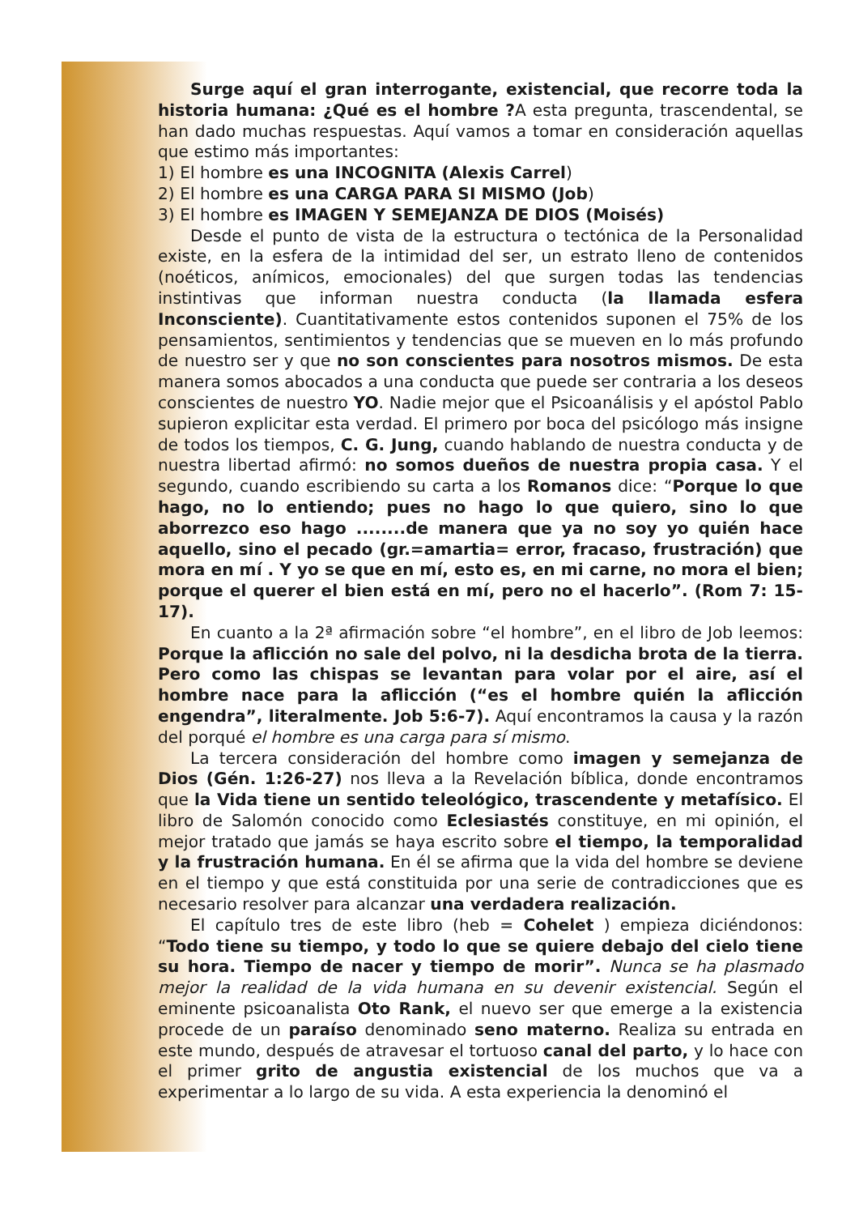Surge aquí el gran interrogante, existencial, que recorre toda la historia humana: ¿Qué es el hombre ?A esta pregunta, trascendental, se han dado muchas respuestas. Aquí vamos a tomar en consideración aquellas que estimo más importantes:
1) El hombre es una INCOGNITA (Alexis Carrel)
2) El hombre es una CARGA PARA SI MISMO (Job)
3) El hombre es IMAGEN Y SEMEJANZA DE DIOS (Moisés)
Desde el punto de vista de la estructura o tectónica de la Personalidad existe, en la esfera de la intimidad del ser, un estrato lleno de contenidos (noéticos, anímicos, emocionales) del que surgen todas las tendencias instintivas que informan nuestra conducta (la llamada esfera Inconsciente). Cuantitativamente estos contenidos suponen el 75% de los pensamientos, sentimientos y tendencias que se mueven en lo más profundo de nuestro ser y que no son conscientes para nosotros mismos. De esta manera somos abocados a una conducta que puede ser contraria a los deseos conscientes de nuestro YO. Nadie mejor que el Psicoanálisis y el apóstol Pablo supieron explicitar esta verdad. El primero por boca del psicólogo más insigne de todos los tiempos, C. G. Jung, cuando hablando de nuestra conducta y de nuestra libertad afirmó: no somos dueños de nuestra propia casa. Y el segundo, cuando escribiendo su carta a los Romanos dice: “Porque lo que hago, no lo entiendo; pues no hago lo que quiero, sino lo que aborrezco eso hago ........de manera que ya no soy yo quién hace aquello, sino el pecado (gr.=amartia= error, fracaso, frustración) que mora en mí . Y yo se que en mí, esto es, en mi carne, no mora el bien; porque el querer el bien está en mí, pero no el hacerlo”. (Rom 7: 15-17).
En cuanto a la 2ª afirmación sobre “el hombre”, en el libro de Job leemos: Porque la aflicción no sale del polvo, ni la desdicha brota de la tierra. Pero como las chispas se levantan para volar por el aire, así el hombre nace para la aflicción (“es el hombre quién la aflicción engendra”, literalmente. Job 5:6-7). Aquí encontramos la causa y la razón del porqué el hombre es una carga para sí mismo.
La tercera consideración del hombre como imagen y semejanza de Dios (Gén. 1:26-27) nos lleva a la Revelación bíblica, donde encontramos que la Vida tiene un sentido teleológico, trascendente y metafísico. El libro de Salomón conocido como Eclesiastés constituye, en mi opinión, el mejor tratado que jamás se haya escrito sobre el tiempo, la temporalidad y la frustración humana. En él se afirma que la vida del hombre se deviene en el tiempo y que está constituida por una serie de contradicciones que es necesario resolver para alcanzar una verdadera realización.
El capítulo tres de este libro (heb = Cohelet ) empieza diciéndonos: “Todo tiene su tiempo, y todo lo que se quiere debajo del cielo tiene su hora. Tiempo de nacer y tiempo de morir”. Nunca se ha plasmado mejor la realidad de la vida humana en su devenir existencial. Según el eminente psicoanalista Oto Rank, el nuevo ser que emerge a la existencia procede de un paraíso denominado seno materno. Realiza su entrada en este mundo, después de atravesar el tortuoso canal del parto, y lo hace con el primer grito de angustia existencial de los muchos que va a experimentar a lo largo de su vida. A esta experiencia la denominó el